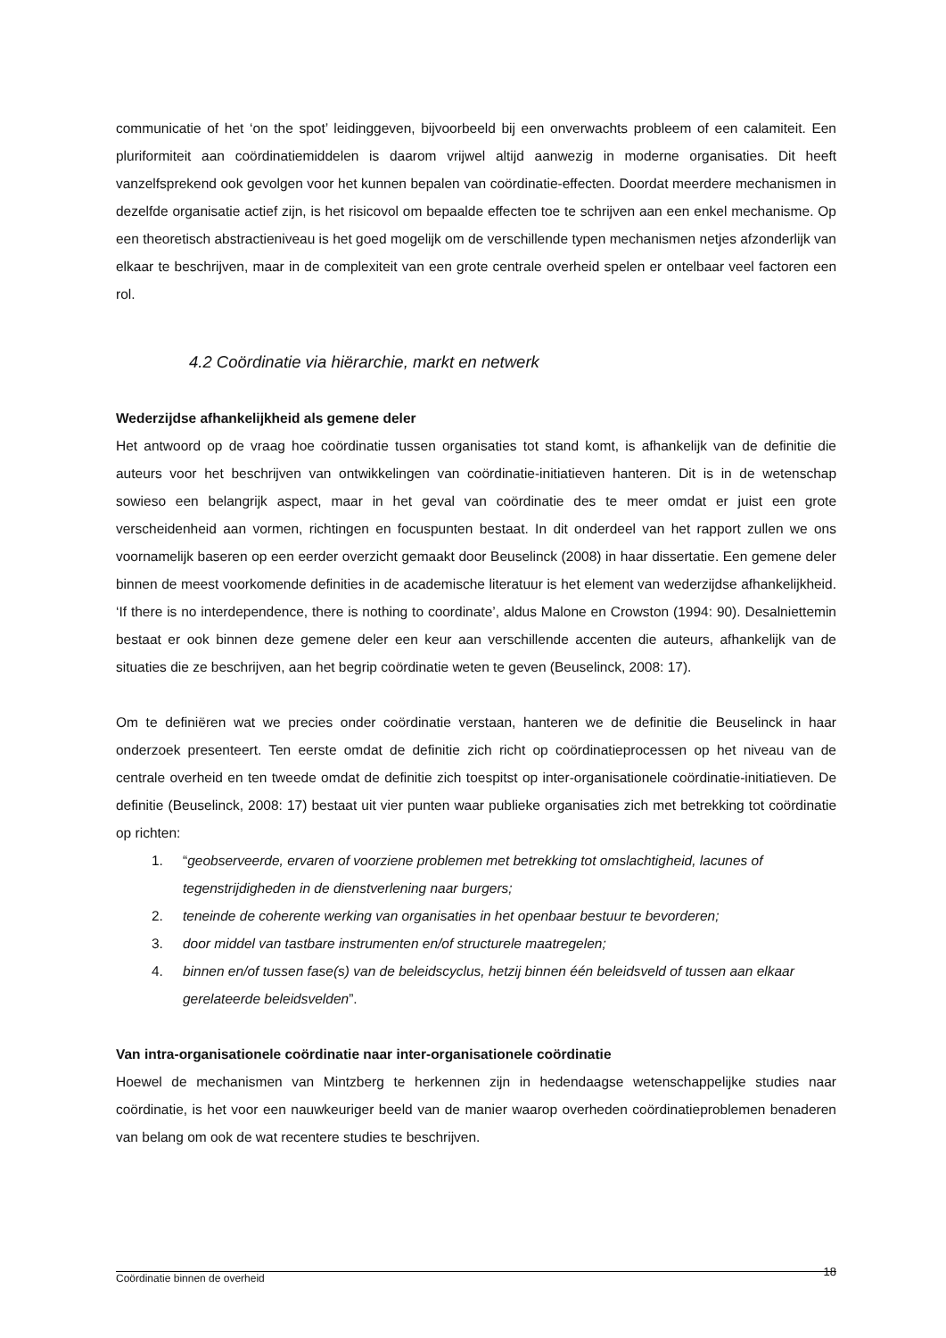communicatie of het ‘on the spot’ leidinggeven, bijvoorbeeld bij een onverwachts probleem of een calamiteit. Een pluriformiteit aan coördinatiemiddelen is daarom vrijwel altijd aanwezig in moderne organisaties. Dit heeft vanzelfsprekend ook gevolgen voor het kunnen bepalen van coördinatie-effecten. Doordat meerdere mechanismen in dezelfde organisatie actief zijn, is het risicovol om bepaalde effecten toe te schrijven aan een enkel mechanisme. Op een theoretisch abstractieniveau is het goed mogelijk om de verschillende typen mechanismen netjes afzonderlijk van elkaar te beschrijven, maar in de complexiteit van een grote centrale overheid spelen er ontelbaar veel factoren een rol.
4.2 Coördinatie via hiërarchie, markt en netwerk
Wederzijdse afhankelijkheid als gemene deler
Het antwoord op de vraag hoe coördinatie tussen organisaties tot stand komt, is afhankelijk van de definitie die auteurs voor het beschrijven van ontwikkelingen van coördinatie-initiatieven hanteren. Dit is in de wetenschap sowieso een belangrijk aspect, maar in het geval van coördinatie des te meer omdat er juist een grote verscheidenheid aan vormen, richtingen en focuspunten bestaat. In dit onderdeel van het rapport zullen we ons voornamelijk baseren op een eerder overzicht gemaakt door Beuselinck (2008) in haar dissertatie. Een gemene deler binnen de meest voorkomende definities in de academische literatuur is het element van wederzijdse afhankelijkheid. ‘If there is no interdependence, there is nothing to coordinate’, aldus Malone en Crowston (1994: 90). Desalniettemin bestaat er ook binnen deze gemene deler een keur aan verschillende accenten die auteurs, afhankelijk van de situaties die ze beschrijven, aan het begrip coördinatie weten te geven (Beuselinck, 2008: 17).
Om te definiëren wat we precies onder coördinatie verstaan, hanteren we de definitie die Beuselinck in haar onderzoek presenteert. Ten eerste omdat de definitie zich richt op coördinatieprocessen op het niveau van de centrale overheid en ten tweede omdat de definitie zich toespitst op inter-organisationele coördinatie-initiatieven. De definitie (Beuselinck, 2008: 17) bestaat uit vier punten waar publieke organisaties zich met betrekking tot coördinatie op richten:
1. “geobserveerde, ervaren of voorziene problemen met betrekking tot omslachtigheid, lacunes of tegenstrijdigheden in de dienstverlening naar burgers;
2. teneinde de coherente werking van organisaties in het openbaar bestuur te bevorderen;
3. door middel van tastbare instrumenten en/of structurele maatregelen;
4. binnen en/of tussen fase(s) van de beleidscyclus, hetzij binnen één beleidsveld of tussen aan elkaar gerelateerde beleidsvelden”.
Van intra-organisationele coördinatie naar inter-organisationele coördinatie
Hoewel de mechanismen van Mintzberg te herkennen zijn in hedendaagse wetenschappelijke studies naar coördinatie, is het voor een nauwkeuriger beeld van de manier waarop overheden coördinatieproblemen benaderen van belang om ook de wat recentere studies te beschrijven.
Coördinatie binnen de overheid 18